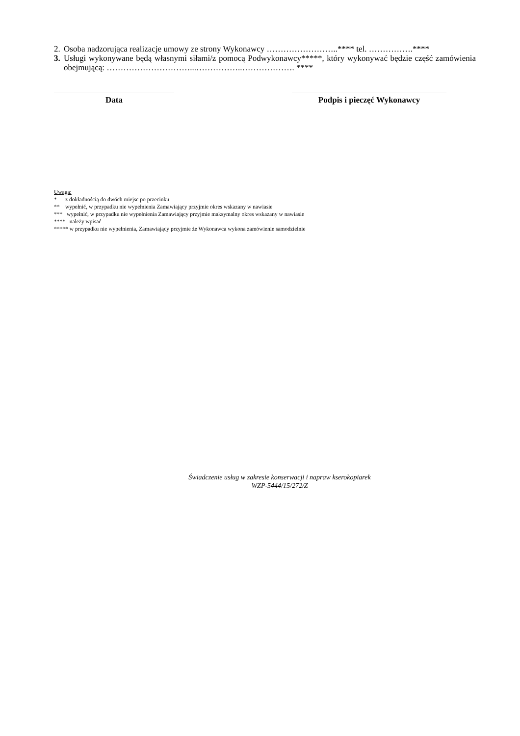2. Osoba nadzorująca realizacje umowy ze strony Wykonawcy ……………………..**** tel. …………….****
3. Usługi wykonywane będą własnymi siłami/z pomocą Podwykonawcy*****, który wykonywać będzie część zamówienia obejmującą: …………………………...……………..………………. ****
Data Podpis i pieczęć Wykonawcy
Uwaga:
* z dokładnością do dwóch miejsc po przecinku
** wypełnić, w przypadku nie wypełnienia Zamawiający przyjmie okres wskazany w nawiasie
*** wypełnić, w przypadku nie wypełnienia Zamawiający przyjmie maksymalny okres wskazany w nawiasie
**** należy wpisać
***** w przypadku nie wypełnienia, Zamawiający przyjmie że Wykonawca wykona zamówienie samodzielnie
Świadczenie usług w zakresie konserwacji i napraw kserokopiarek
WZP-5444/15/272/Z